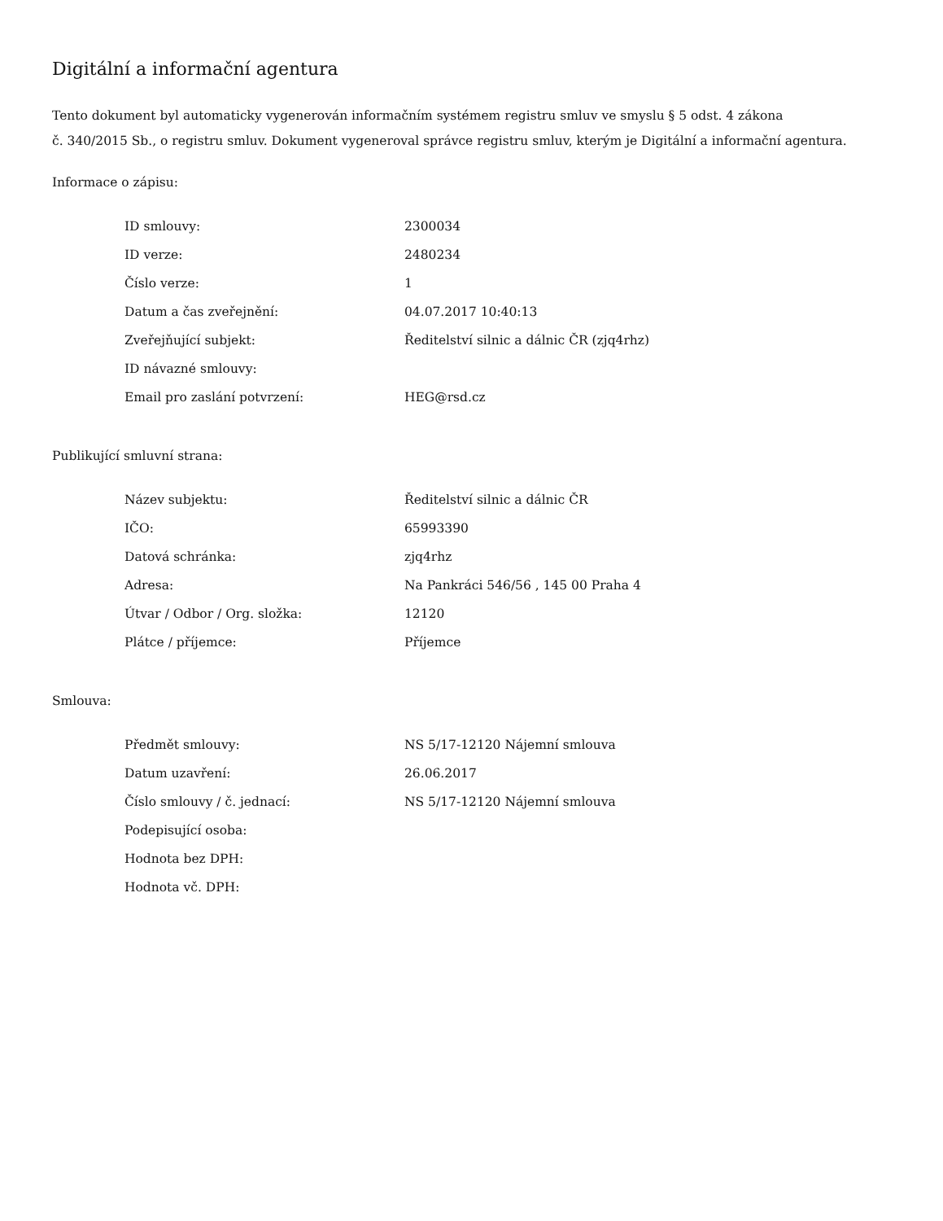Digitální a informační agentura
Tento dokument byl automaticky vygenerován informačním systémem registru smluv ve smyslu § 5 odst. 4 zákona
č. 340/2015 Sb., o registru smluv. Dokument vygeneroval správce registru smluv, kterým je Digitální a informační agentura.
Informace o zápisu:
| ID smlouvy: | 2300034 |
| ID verze: | 2480234 |
| Číslo verze: | 1 |
| Datum a čas zveřejnění: | 04.07.2017 10:40:13 |
| Zveřejňující subjekt: | Ředitelství silnic a dálnic ČR (zjq4rhz) |
| ID návazné smlouvy: | |
| Email pro zaslání potvrzení: | HEG@rsd.cz |
Publikující smluvní strana:
| Název subjektu: | Ředitelství silnic a dálnic ČR |
| IČO: | 65993390 |
| Datová schránka: | zjq4rhz |
| Adresa: | Na Pankráci 546/56 , 145 00 Praha 4 |
| Útvar / Odbor / Org. složka: | 12120 |
| Plátce / příjemce: | Příjemce |
Smlouva:
| Předmět smlouvy: | NS 5/17-12120 Nájemní smlouva |
| Datum uzavření: | 26.06.2017 |
| Číslo smlouvy / č. jednací: | NS 5/17-12120 Nájemní smlouva |
| Podepisující osoba: | |
| Hodnota bez DPH: | |
| Hodnota vč. DPH: | |